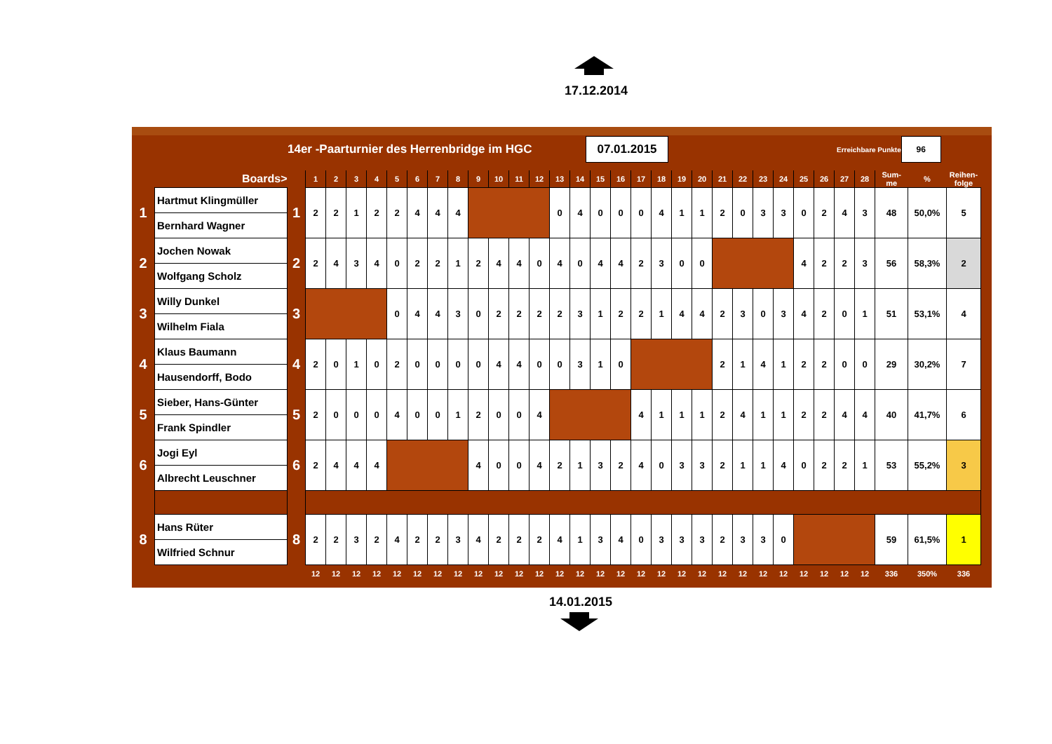17.12.2014
14er -Paarturnier des Herrenbridge im HGC
07.01.2015
Erreichbare Punkte
96
| | Boards> | | 1 | 2 | 3 | 4 | 5 | 6 | 7 | 8 | 9 | 10 | 11 | 12 | 13 | 14 | 15 | 16 | 17 | 18 | 19 | 20 | 21 | 22 | 23 | 24 | 25 | 26 | 27 | 28 | Sum- me | % | Reihen- folge |
| --- | --- | --- | --- | --- | --- | --- | --- | --- | --- | --- | --- | --- | --- | --- | --- | --- | --- | --- | --- | --- | --- | --- | --- | --- | --- | --- | --- | --- | --- | --- | --- | --- | --- |
| 1 | Hartmut Klingmüller | 1 | 2 | 2 | 1 | 2 | 2 | 4 | 4 | 4 | | | | | 0 | 4 | 0 | 0 | 0 | 4 | 1 | 1 | 2 | 0 | 3 | 3 | 0 | 2 | 4 | 3 | 48 | 50,0% | 5 |
| | Bernhard Wagner | | | | | | | | | | | | | | | | | | | | | | | | | | | | | | | | |
| 2 | Jochen Nowak | 2 | 2 | 4 | 3 | 4 | 0 | 2 | 2 | 1 | 2 | 4 | 4 | 0 | 4 | 0 | 4 | 4 | 2 | 3 | 0 | 0 | | | | | 4 | 2 | 2 | 3 | 56 | 58,3% | 2 |
| | Wolfgang Scholz | | | | | | | | | | | | | | | | | | | | | | | | | | | | | | | | |
| 3 | Willy Dunkel | 3 | | | | | 0 | 4 | 4 | 3 | 0 | 2 | 2 | 2 | 2 | 3 | 1 | 2 | 2 | 1 | 4 | 4 | 2 | 3 | 0 | 3 | 4 | 2 | 0 | 1 | 51 | 53,1% | 4 |
| | Wilhelm Fiala | | | | | | | | | | | | | | | | | | | | | | | | | | | | | | | | |
| 4 | Klaus Baumann | 4 | 2 | 0 | 1 | 0 | 2 | 0 | 0 | 0 | 0 | 4 | 4 | 0 | 0 | 3 | 1 | 0 | | | | | 2 | 1 | 4 | 1 | 2 | 2 | 0 | 0 | 29 | 30,2% | 7 |
| | Hausendorff, Bodo | | | | | | | | | | | | | | | | | | | | | | | | | | | | | | | | |
| 5 | Sieber, Hans-Günter | 5 | 2 | 0 | 0 | 0 | 4 | 0 | 0 | 1 | 2 | 0 | 0 | 4 | | | | | 4 | 1 | 1 | 1 | 2 | 4 | 1 | 1 | 2 | 2 | 4 | 4 | 40 | 41,7% | 6 |
| | Frank Spindler | | | | | | | | | | | | | | | | | | | | | | | | | | | | | | | | |
| 6 | Jogi Eyl | 6 | 2 | 4 | 4 | 4 | | | | | 4 | 0 | 0 | 4 | 2 | 1 | 3 | 2 | 4 | 0 | 3 | 3 | 2 | 1 | 1 | 4 | 0 | 2 | 2 | 1 | 53 | 55,2% | 3 |
| | Albrecht Leuschner | | | | | | | | | | | | | | | | | | | | | | | | | | | | | | | | |
| 8 | Hans Rüter | 8 | 2 | 2 | 3 | 2 | 4 | 2 | 2 | 3 | 4 | 2 | 2 | 2 | 4 | 1 | 3 | 4 | 0 | 3 | 3 | 3 | 2 | 3 | 3 | 0 | | | | | 59 | 61,5% | 1 |
| | Wilfried Schnur | | | | | | | | | | | | | | | | | | | | | | | | | | | | | | | | |
| | | | 12 | 12 | 12 | 12 | 12 | 12 | 12 | 12 | 12 | 12 | 12 | 12 | 12 | 12 | 12 | 12 | 12 | 12 | 12 | 12 | 12 | 12 | 12 | 12 | 12 | 12 | 12 | 12 | 336 | 350% | 336 |
14.01.2015